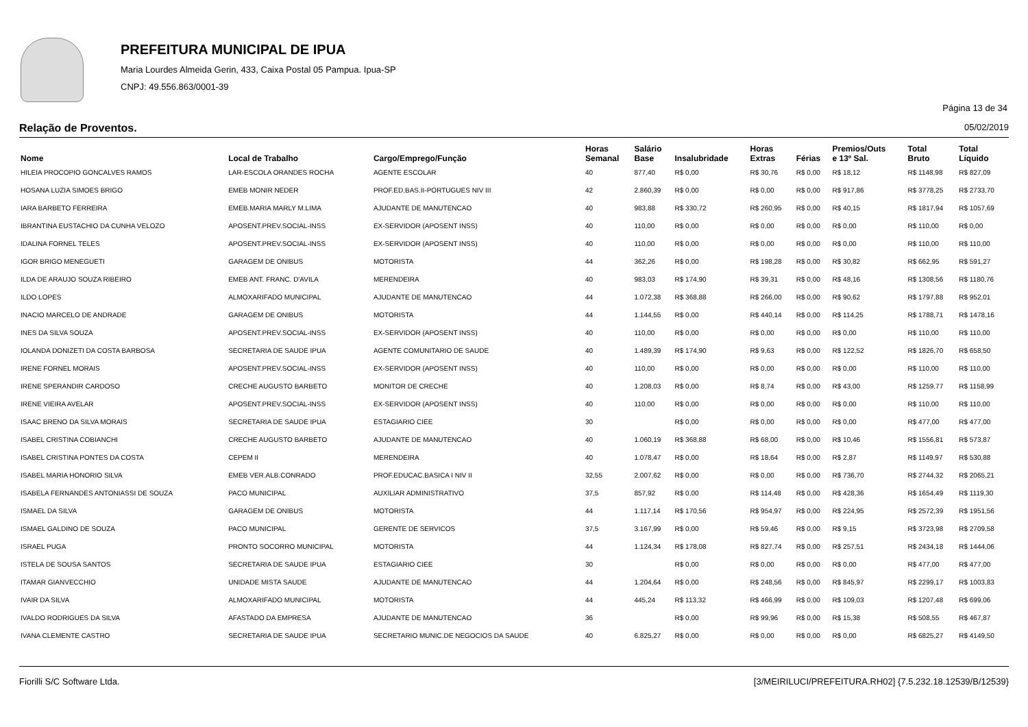PREFEITURA MUNICIPAL DE IPUA
Maria Lourdes Almeida Gerin, 433, Caixa Postal 05 Pampua. Ipua-SP
CNPJ: 49.556.863/0001-39
Página 13 de 34
Relação de Proventos. 05/02/2019
| Nome | Local de Trabalho | Cargo/Emprego/Função | Horas Semanal | Salário Base | Insalubridade | Horas Extras | Férias | Premios/Outs e 13º Sal. | Total Bruto | Total Líquido |
| --- | --- | --- | --- | --- | --- | --- | --- | --- | --- | --- |
| HILEIA PROCOPIO GONCALVES RAMOS | LAR-ESCOLA ORANDES ROCHA | AGENTE ESCOLAR | 40 | 877,40 | R$ 0,00 | R$ 30,76 | R$ 0,00 | R$ 18,12 | R$ 1148,98 | R$ 827,09 |
| HOSANA LUZIA SIMOES BRIGO | EMEB MONIR NEDER | PROF.ED.BAS.II-PORTUGUES NIV III | 42 | 2.860,39 | R$ 0,00 | R$ 0,00 | R$ 0,00 | R$ 917,86 | R$ 3778,25 | R$ 2733,70 |
| IARA BARBETO FERREIRA | EMEB.MARIA MARLY M.LIMA | AJUDANTE DE MANUTENCAO | 40 | 983,88 | R$ 330,72 | R$ 260,95 | R$ 0,00 | R$ 40,15 | R$ 1817,94 | R$ 1057,69 |
| IBRANTINA EUSTACHIO DA CUNHA VELOZO | APOSENT.PREV.SOCIAL-INSS | EX-SERVIDOR (APOSENT INSS) | 40 | 110,00 | R$ 0,00 | R$ 0,00 | R$ 0,00 | R$ 0,00 | R$ 110,00 | R$ 0,00 |
| IDALINA FORNEL TELES | APOSENT.PREV.SOCIAL-INSS | EX-SERVIDOR (APOSENT INSS) | 40 | 110,00 | R$ 0,00 | R$ 0,00 | R$ 0,00 | R$ 0,00 | R$ 110,00 | R$ 110,00 |
| IGOR BRIGO MENEGUETI | GARAGEM DE ONIBUS | MOTORISTA | 44 | 362,26 | R$ 0,00 | R$ 198,28 | R$ 0,00 | R$ 30,82 | R$ 662,95 | R$ 591,27 |
| ILDA DE ARAUJO SOUZA RIBEIRO | EMEB ANT. FRANC. D'AVILA | MERENDEIRA | 40 | 983,03 | R$ 174,90 | R$ 39,31 | R$ 0,00 | R$ 48,16 | R$ 1308,56 | R$ 1180,76 |
| ILDO LOPES | ALMOXARIFADO MUNICIPAL | AJUDANTE DE MANUTENCAO | 44 | 1.072,38 | R$ 368,88 | R$ 266,00 | R$ 0,00 | R$ 90,62 | R$ 1797,88 | R$ 952,01 |
| INACIO MARCELO DE ANDRADE | GARAGEM DE ONIBUS | MOTORISTA | 44 | 1.144,55 | R$ 0,00 | R$ 440,14 | R$ 0,00 | R$ 114,25 | R$ 1788,71 | R$ 1478,16 |
| INES DA SILVA SOUZA | APOSENT.PREV.SOCIAL-INSS | EX-SERVIDOR (APOSENT INSS) | 40 | 110,00 | R$ 0,00 | R$ 0,00 | R$ 0,00 | R$ 0,00 | R$ 110,00 | R$ 110,00 |
| IOLANDA DONIZETI DA COSTA BARBOSA | SECRETARIA DE SAUDE IPUA | AGENTE COMUNITARIO DE SAUDE | 40 | 1.489,39 | R$ 174,90 | R$ 9,63 | R$ 0,00 | R$ 122,52 | R$ 1826,70 | R$ 658,50 |
| IRENE FORNEL MORAIS | APOSENT.PREV.SOCIAL-INSS | EX-SERVIDOR (APOSENT INSS) | 40 | 110,00 | R$ 0,00 | R$ 0,00 | R$ 0,00 | R$ 0,00 | R$ 110,00 | R$ 110,00 |
| IRENE SPERANDIR CARDOSO | CRECHE AUGUSTO BARBETO | MONITOR DE CRECHE | 40 | 1.208,03 | R$ 0,00 | R$ 8,74 | R$ 0,00 | R$ 43,00 | R$ 1259,77 | R$ 1158,99 |
| IRENE VIEIRA AVELAR | APOSENT.PREV.SOCIAL-INSS | EX-SERVIDOR (APOSENT INSS) | 40 | 110,00 | R$ 0,00 | R$ 0,00 | R$ 0,00 | R$ 0,00 | R$ 110,00 | R$ 110,00 |
| ISAAC BRENO DA SILVA MORAIS | SECRETARIA DE SAUDE IPUA | ESTAGIARIO CIEE | 30 | | R$ 0,00 | R$ 0,00 | R$ 0,00 | R$ 0,00 | R$ 477,00 | R$ 477,00 |
| ISABEL CRISTINA COBIANCHI | CRECHE AUGUSTO BARBETO | AJUDANTE DE MANUTENCAO | 40 | 1.060,19 | R$ 368,88 | R$ 68,00 | R$ 0,00 | R$ 10,46 | R$ 1556,81 | R$ 573,87 |
| ISABEL CRISTINA PONTES DA COSTA | CEPEM II | MERENDEIRA | 40 | 1.078,47 | R$ 0,00 | R$ 18,64 | R$ 0,00 | R$ 2,87 | R$ 1149,97 | R$ 530,88 |
| ISABEL MARIA HONORIO SILVA | EMEB VER.ALB.CONRADO | PROF.EDUCAC.BASICA I NIV II | 32,55 | 2.007,62 | R$ 0,00 | R$ 0,00 | R$ 0,00 | R$ 736,70 | R$ 2744,32 | R$ 2065,21 |
| ISABELA FERNANDES ANTONIASSI DE SOUZA | PACO MUNICIPAL | AUXILIAR ADMINISTRATIVO | 37,5 | 857,92 | R$ 0,00 | R$ 114,48 | R$ 0,00 | R$ 428,36 | R$ 1654,49 | R$ 1119,30 |
| ISMAEL DA SILVA | GARAGEM DE ONIBUS | MOTORISTA | 44 | 1.117,14 | R$ 170,56 | R$ 954,97 | R$ 0,00 | R$ 224,95 | R$ 2572,39 | R$ 1951,56 |
| ISMAEL GALDINO DE SOUZA | PACO MUNICIPAL | GERENTE DE SERVICOS | 37,5 | 3.167,99 | R$ 0,00 | R$ 59,46 | R$ 0,00 | R$ 9,15 | R$ 3723,98 | R$ 2709,58 |
| ISRAEL PUGA | PRONTO SOCORRO MUNICIPAL | MOTORISTA | 44 | 1.124,34 | R$ 178,08 | R$ 827,74 | R$ 0,00 | R$ 257,51 | R$ 2434,18 | R$ 1444,06 |
| ISTELA DE SOUSA SANTOS | SECRETARIA DE SAUDE IPUA | ESTAGIARIO CIEE | 30 | | R$ 0,00 | R$ 0,00 | R$ 0,00 | R$ 0,00 | R$ 477,00 | R$ 477,00 |
| ITAMAR GIANVECCHIO | UNIDADE MISTA SAUDE | AJUDANTE DE MANUTENCAO | 44 | 1.204,64 | R$ 0,00 | R$ 248,56 | R$ 0,00 | R$ 845,97 | R$ 2299,17 | R$ 1003,83 |
| IVAIR DA SILVA | ALMOXARIFADO MUNICIPAL | MOTORISTA | 44 | 445,24 | R$ 113,32 | R$ 466,99 | R$ 0,00 | R$ 109,03 | R$ 1207,48 | R$ 699,06 |
| IVALDO RODRIGUES DA SILVA | AFASTADO DA EMPRESA | AJUDANTE DE MANUTENCAO | 36 | | R$ 0,00 | R$ 99,96 | R$ 0,00 | R$ 15,38 | R$ 508,55 | R$ 467,87 |
| IVANA CLEMENTE CASTRO | SECRETARIA DE SAUDE IPUA | SECRETARIO MUNIC.DE NEGOCIOS DA SAUDE | 40 | 6.825,27 | R$ 0,00 | R$ 0,00 | R$ 0,00 | R$ 0,00 | R$ 6825,27 | R$ 4149,50 |
Fiorilli S/C Software Ltda. [3/MEIRILUCI/PREFEITURA.RH02] {7.5.232.18.12539/B/12539}